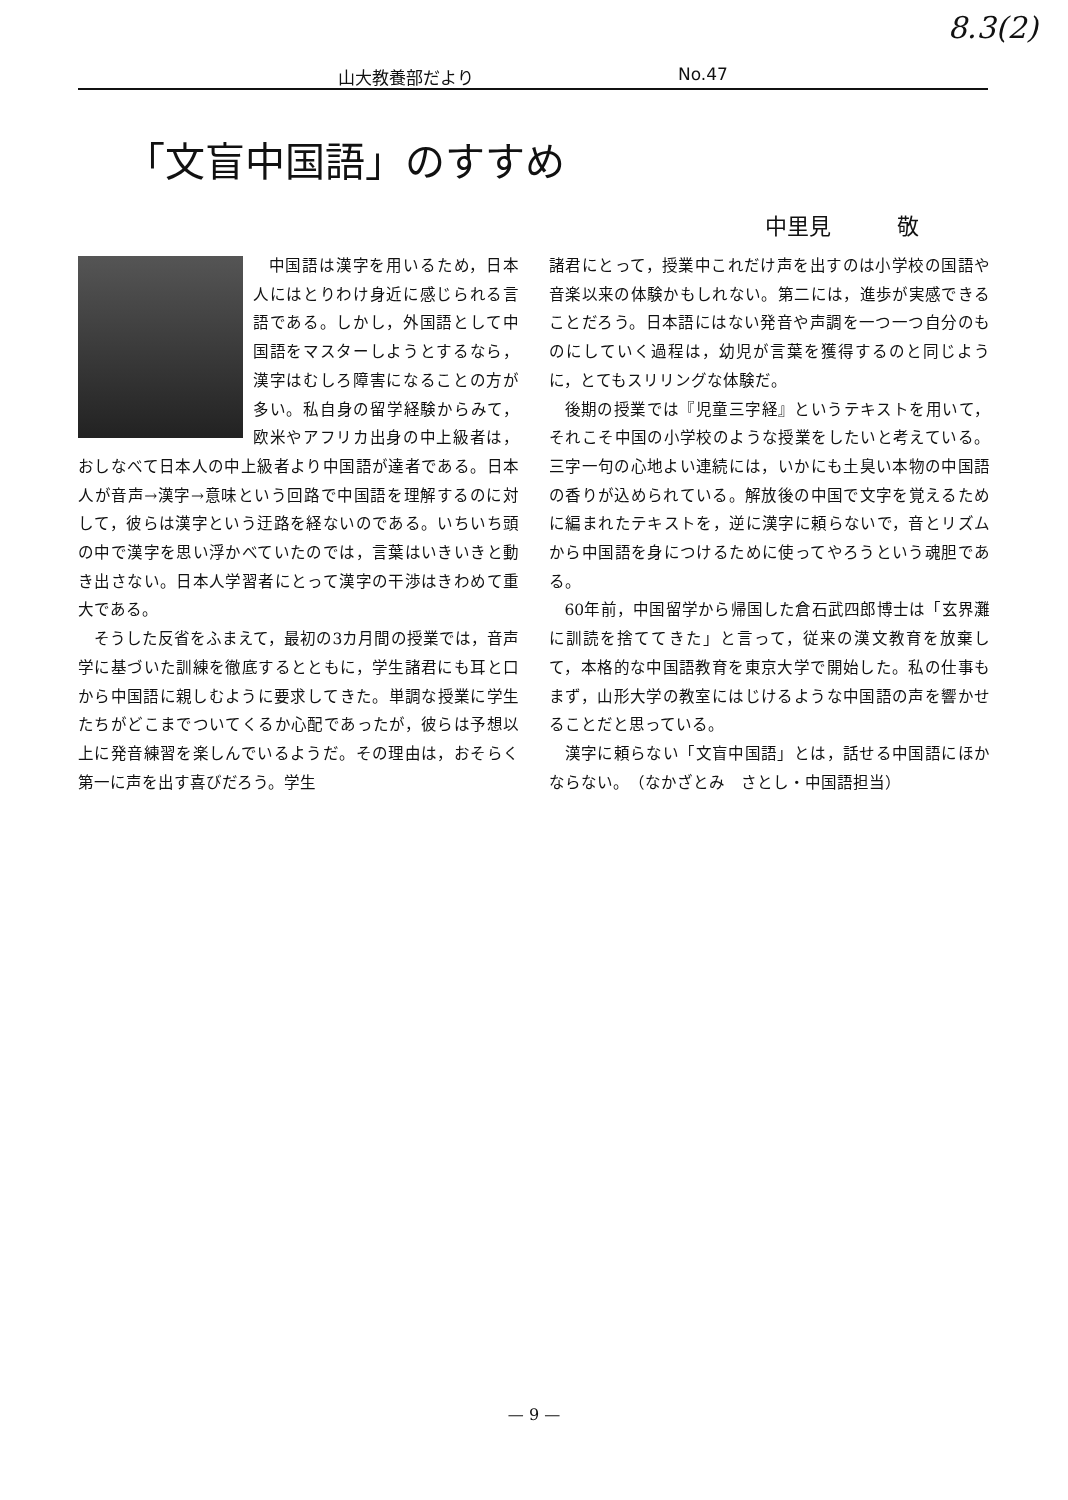8.3(2)
山大教養部だより No.47
「文盲中国語」のすすめ
中里見　　　敬
中国語は漢字を用いるため，日本人にはとりわけ身近に感じられる言語である。しかし，外国語として中国語をマスターしようとするなら，漢字はむしろ障害になることの方が多い。私自身の留学経験からみて，欧米やアフリカ出身の中上級者は，おしなべて日本人の中上級者より中国語が達者である。日本人が音声→漢字→意味という回路で中国語を理解するのに対して，彼らは漢字という迂路を経ないのである。いちいち頭の中で漢字を思い浮かべていたのでは，言葉はいきいきと動き出さない。日本人学習者にとって漢字の干渉はきわめて重大である。
そうした反省をふまえて，最初の3カ月間の授業では，音声学に基づいた訓練を徹底するとともに，学生諸君にも耳と口から中国語に親しむように要求してきた。単調な授業に学生たちがどこまでついてくるか心配であったが，彼らは予想以上に発音練習を楽しんでいるようだ。その理由は，おそらく第一に声を出す喜びだろう。学生
諸君にとって，授業中これだけ声を出すのは小学校の国語や音楽以来の体験かもしれない。第二には，進歩が実感できることだろう。日本語にはない発音や声調を一つ一つ自分のものにしていく過程は，幼児が言葉を獲得するのと同じように，とてもスリリングな体験だ。
後期の授業では『児童三字経』というテキストを用いて，それこそ中国の小学校のような授業をしたいと考えている。三字一句の心地よい連続には，いかにも土臭い本物の中国語の香りが込められている。解放後の中国で文字を覚えるために編まれたテキストを，逆に漢字に頼らないで，音とリズムから中国語を身につけるために使ってやろうという魂胆である。
60年前，中国留学から帰国した倉石武四郎博士は「玄界灘に訓読を捨ててきた」と言って，従来の漢文教育を放棄して，本格的な中国語教育を東京大学で開始した。私の仕事もまず，山形大学の教室にはじけるような中国語の声を響かせることだと思っている。
漢字に頼らない「文盲中国語」とは，話せる中国語にほかならない。　（なかざとみ　さとし・中国語担当）
— 9 —